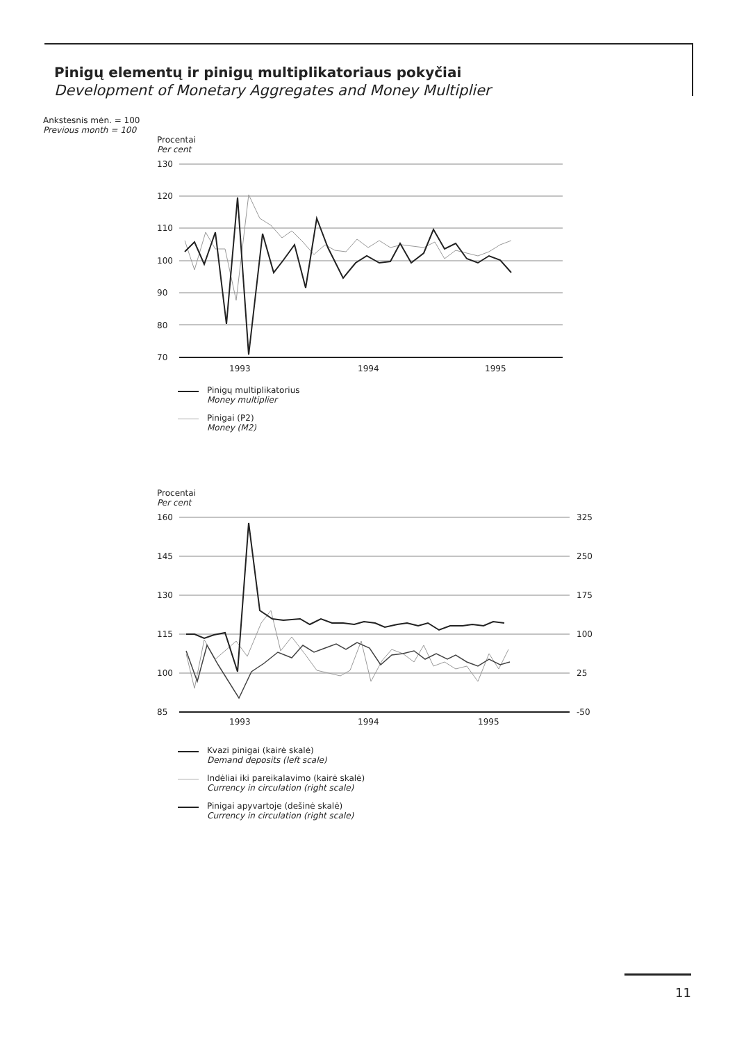Pinigų elementų ir pinigų multiplikatoriaus pokyčiai
Development of Monetary Aggregates and Money Multiplier
Ankstesnis mėn. = 100
Previous month = 100
Procentai
Per cent
130
120
110
100
90
80
70
1993
1994
1995
Pinigų multiplikatorius
Money multiplier
Pinigai (P2)
Money (M2)
Procentai
Per cent
160
145
130
115
100
85
325
250
175
100
25
-50
1993
1994
1995
Kvazi pinigai (kairė skalė)
Demand deposits (left scale)
Indėliai iki pareikalavimo (kairė skalė)
Currency in circulation (right scale)
Pinigai apyvartoje (dešinė skalė)
Currency in circulation (right scale)
11